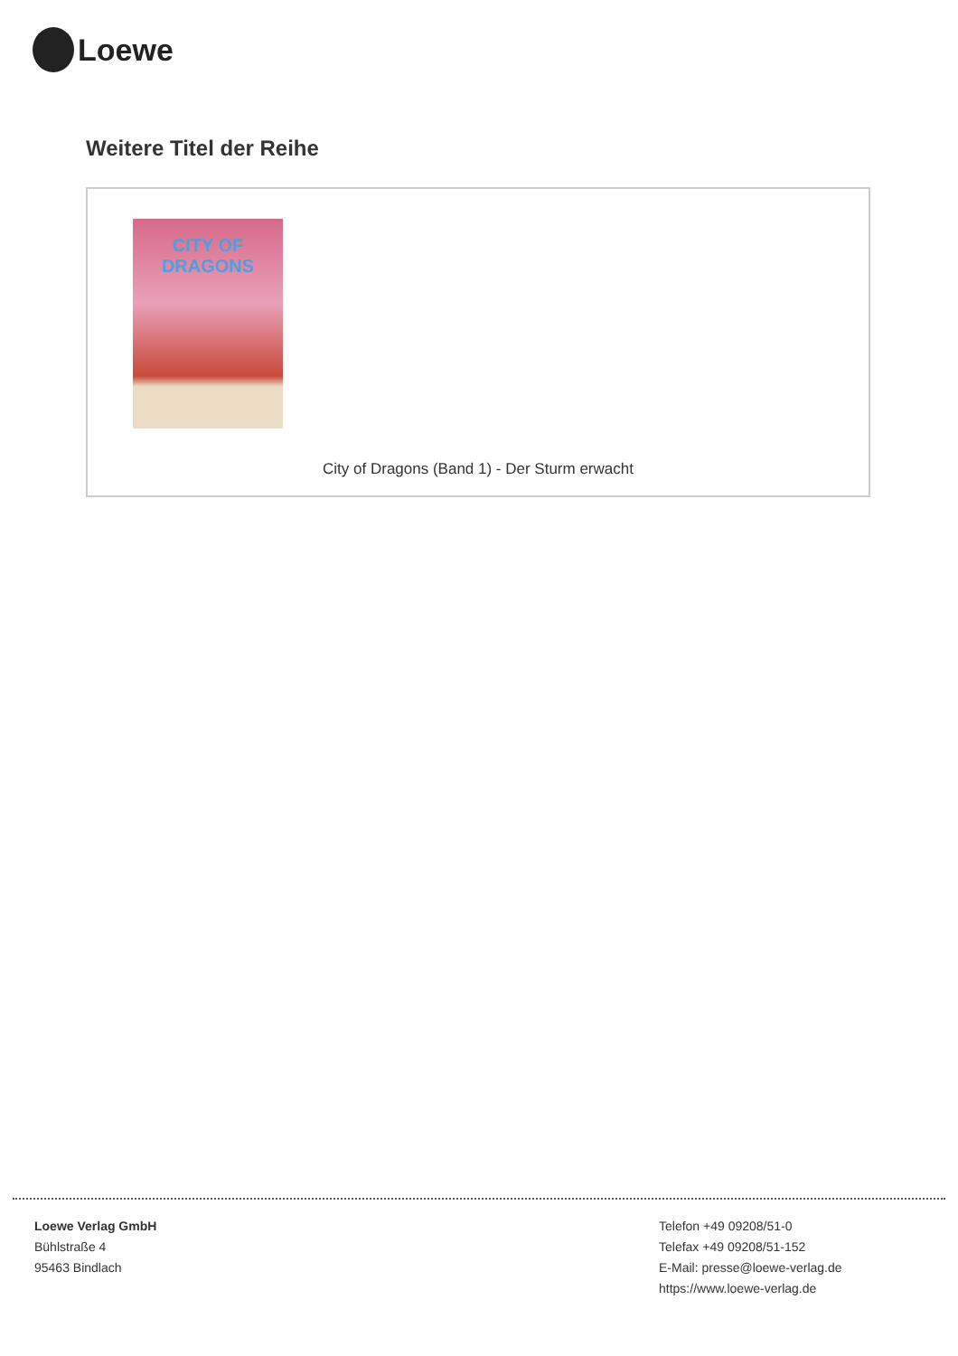Loewe
Weitere Titel der Reihe
CITY OF
DRAGONS
City of Dragons (Band 1) - Der Sturm erwacht
Loewe Verlag GmbH
Bühlstraße 4
95463 Bindlach
Telefon +49 09208/51-0
Telefax +49 09208/51-152
E-Mail: presse@loewe-verlag.de
https://www.loewe-verlag.de